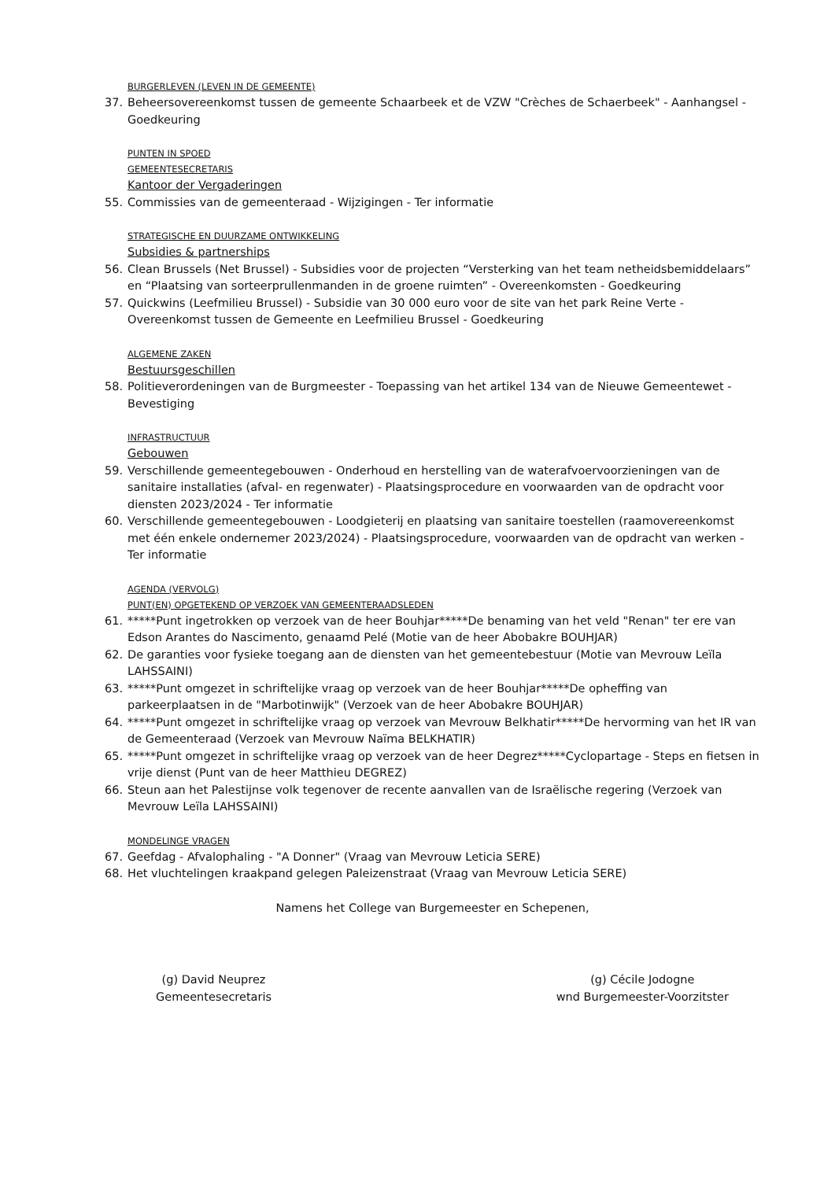BURGERLEVEN (LEVEN IN DE GEMEENTE)
37. Beheersovereenkomst tussen de gemeente Schaarbeek et de VZW "Crèches de Schaerbeek" - Aanhangsel - Goedkeuring
PUNTEN IN SPOED
GEMEENTESECRETARIS
Kantoor der Vergaderingen
55. Commissies van de gemeenteraad - Wijzigingen - Ter informatie
STRATEGISCHE EN DUURZAME ONTWIKKELING
Subsidies & partnerships
56. Clean Brussels (Net Brussel) - Subsidies voor de projecten “Versterking van het team netheidsbemiddelaars” en “Plaatsing van sorteerprullenmanden in de groene ruimten” - Overeenkomsten - Goedkeuring
57. Quickwins (Leefmilieu Brussel) - Subsidie van 30 000 euro voor de site van het park Reine Verte - Overeenkomst tussen de Gemeente en Leefmilieu Brussel - Goedkeuring
ALGEMENE ZAKEN
Bestuursgeschillen
58. Politieverordeningen van de Burgmeester - Toepassing van het artikel 134 van de Nieuwe Gemeentewet - Bevestiging
INFRASTRUCTUUR
Gebouwen
59. Verschillende gemeentegebouwen - Onderhoud en herstelling van de waterafvoervoorzieningen van de sanitaire installaties (afval- en regenwater) - Plaatsingsprocedure en voorwaarden van de opdracht voor diensten 2023/2024 - Ter informatie
60. Verschillende gemeentegebouwen - Loodgieterij en plaatsing van sanitaire toestellen (raamovereenkomst met één enkele ondernemer 2023/2024) - Plaatsingsprocedure, voorwaarden van de opdracht van werken - Ter informatie
AGENDA (VERVOLG)
PUNT(EN) OPGETEKEND OP VERZOEK VAN GEMEENTERAADSLEDEN
61. *****Punt ingetrokken op verzoek van de heer Bouhjar*****De benaming van het veld "Renan" ter ere van Edson Arantes do Nascimento, genaamd Pelé (Motie van de heer Abobakre BOUHJAR)
62. De garanties voor fysieke toegang aan de diensten van het gemeentebestuur (Motie van Mevrouw Leïla LAHSSAINI)
63. *****Punt omgezet in schriftelijke vraag op verzoek van de heer Bouhjar*****De opheffing van parkeerplaatsen in de "Marbotinwijk" (Verzoek van de heer Abobakre BOUHJAR)
64. *****Punt omgezet in schriftelijke vraag op verzoek van Mevrouw Belkhatir*****De hervorming van het IR van de Gemeenteraad (Verzoek van Mevrouw Naïma BELKHATIR)
65. *****Punt omgezet in schriftelijke vraag op verzoek van de heer Degrez*****Cyclopartage - Steps en fietsen in vrije dienst (Punt van de heer Matthieu DEGREZ)
66. Steun aan het Palestijnse volk tegenover de recente aanvallen van de Israëlische regering (Verzoek van Mevrouw Leïla LAHSSAINI)
MONDELINGE VRAGEN
67. Geefdag - Afvalophaling - "A Donner" (Vraag van Mevrouw Leticia SERE)
68. Het vluchtelingen kraakpand gelegen Paleizenstraat (Vraag van Mevrouw Leticia SERE)
Namens het College van Burgemeester en Schepenen,
(g) David Neuprez
Gemeentesecretaris
(g) Cécile Jodogne
wnd Burgemeester-Voorzitster